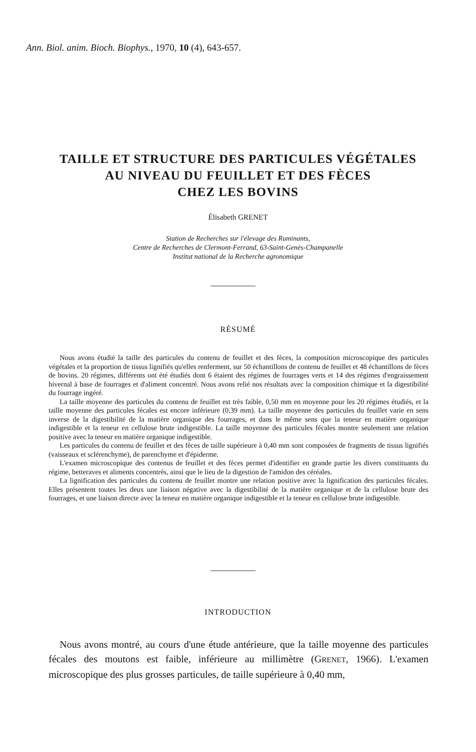Ann. Biol. anim. Bioch. Biophys., 1970, 10 (4), 643-657.
TAILLE ET STRUCTURE DES PARTICULES VÉGÉTALES
AU NIVEAU DU FEUILLET ET DES FÈCES
CHEZ LES BOVINS
Élisabeth GRENET
Station de Recherches sur l'élevage des Ruminants,
Centre de Recherches de Clermont-Ferrand, 63-Saint-Genès-Champanelle
Institut national de la Recherche agronomique
RÉSUMÉ
Nous avons étudié la taille des particules du contenu de feuillet et des fèces, la composition microscopique des particules végétales et la proportion de tissus lignifiés qu'elles renferment, sur 50 échantillons de contenu de feuillet et 48 échantillons de fèces de bovins. 20 régimes, différents ont été étudiés dont 6 étaient des régimes de fourrages verts et 14 des régimes d'engraissement hivernal à base de fourrages et d'aliment concentré. Nous avons relié nos résultats avec la composition chimique et la digestibilité du fourrage ingéré.
La taille moyenne des particules du contenu de feuillet est très faible, 0,50 mm en moyenne pour les 20 régimes étudiés, et la taille moyenne des particules fécales est encore inférieure (0,39 mm). La taille moyenne des particules du feuillet varie en sens inverse de la digestibilité de la matière organique des fourrages, et dans le même sens que la teneur en matière organique indigestible et la teneur en cellulose brute indigestible. La taille moyenne des particules fécales montre seulement une relation positive avec la teneur en matière organique indigestible.
Les particules du contenu de feuillet et des fèces de taille supérieure à 0,40 mm sont composées de fragments de tissus lignifiés (vaisseaux et sclérenchyme), de parenchyme et d'épiderme.
L'examen microscopique des contenus de feuillet et des fèces permet d'identifier en grande partie les divers constituants du régime, betteraves et aliments concentrés, ainsi que le lieu de la digestion de l'amidon des céréales.
La lignification des particules du contenu de feuillet montre une relation positive avec la lignification des particules fécales. Elles présentent toutes les deux une liaison négative avec la digestibilité de la matière organique et de la cellulose brute des fourrages, et une liaison directe avec la teneur en matière organique indigestible et la teneur en cellulose brute indigestible.
INTRODUCTION
Nous avons montré, au cours d'une étude antérieure, que la taille moyenne des particules fécales des moutons est faible, inférieure au millimètre (GRENET, 1966). L'examen microscopique des plus grosses particules, de taille supérieure à 0,40 mm,